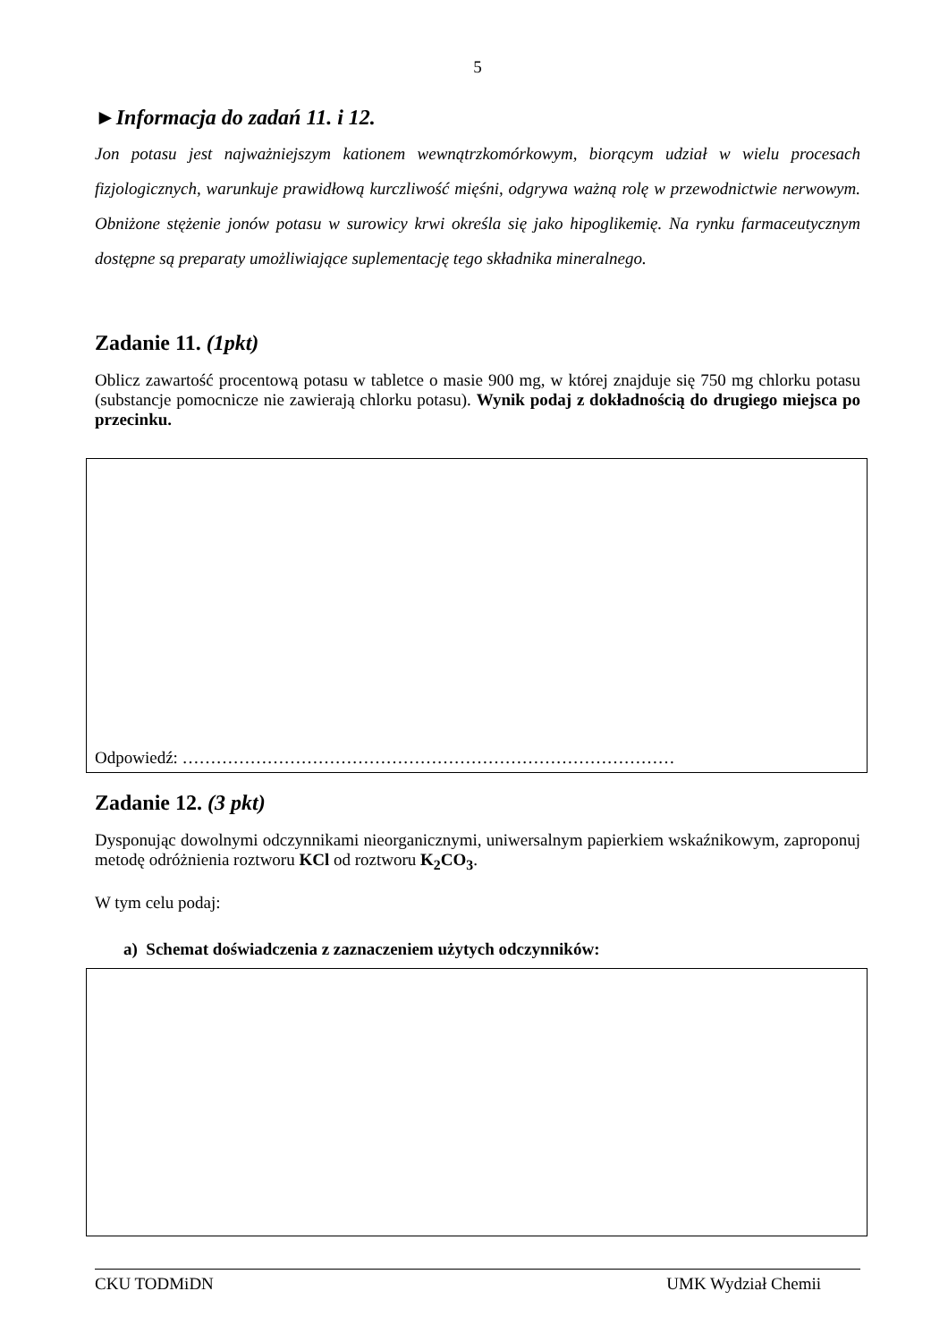5
►Informacja do zadań 11. i 12.
Jon potasu jest najważniejszym kationem wewnątrzkomórkowym, biorącym udział w wielu procesach fizjologicznych, warunkuje prawidłową kurczliwość mięśni, odgrywa ważną rolę w przewodnictwie nerwowym. Obniżone stężenie jonów potasu w surowicy krwi określa się jako hipoglikemię. Na rynku farmaceutycznym dostępne są preparaty umożliwiające suplementację tego składnika mineralnego.
Zadanie 11. (1pkt)
Oblicz zawartość procentową potasu w tabletce o masie 900 mg, w której znajduje się 750 mg chlorku potasu (substancje pomocnicze nie zawierają chlorku potasu). Wynik podaj z dokładnością do drugiego miejsca po przecinku.
Odpowiedź: ……………………………………………………………………………
Zadanie 12. (3 pkt)
Dysponując dowolnymi odczynnikami nieorganicznymi, uniwersalnym papierkiem wskaźnikowym, zaproponuj metodę odróżnienia roztworu KCl od roztworu K<sub>2</sub>CO<sub>3</sub>.
W tym celu podaj:
a) Schemat doświadczenia z zaznaczeniem użytych odczynników:
CKU TODMiDN UMK Wydział Chemii